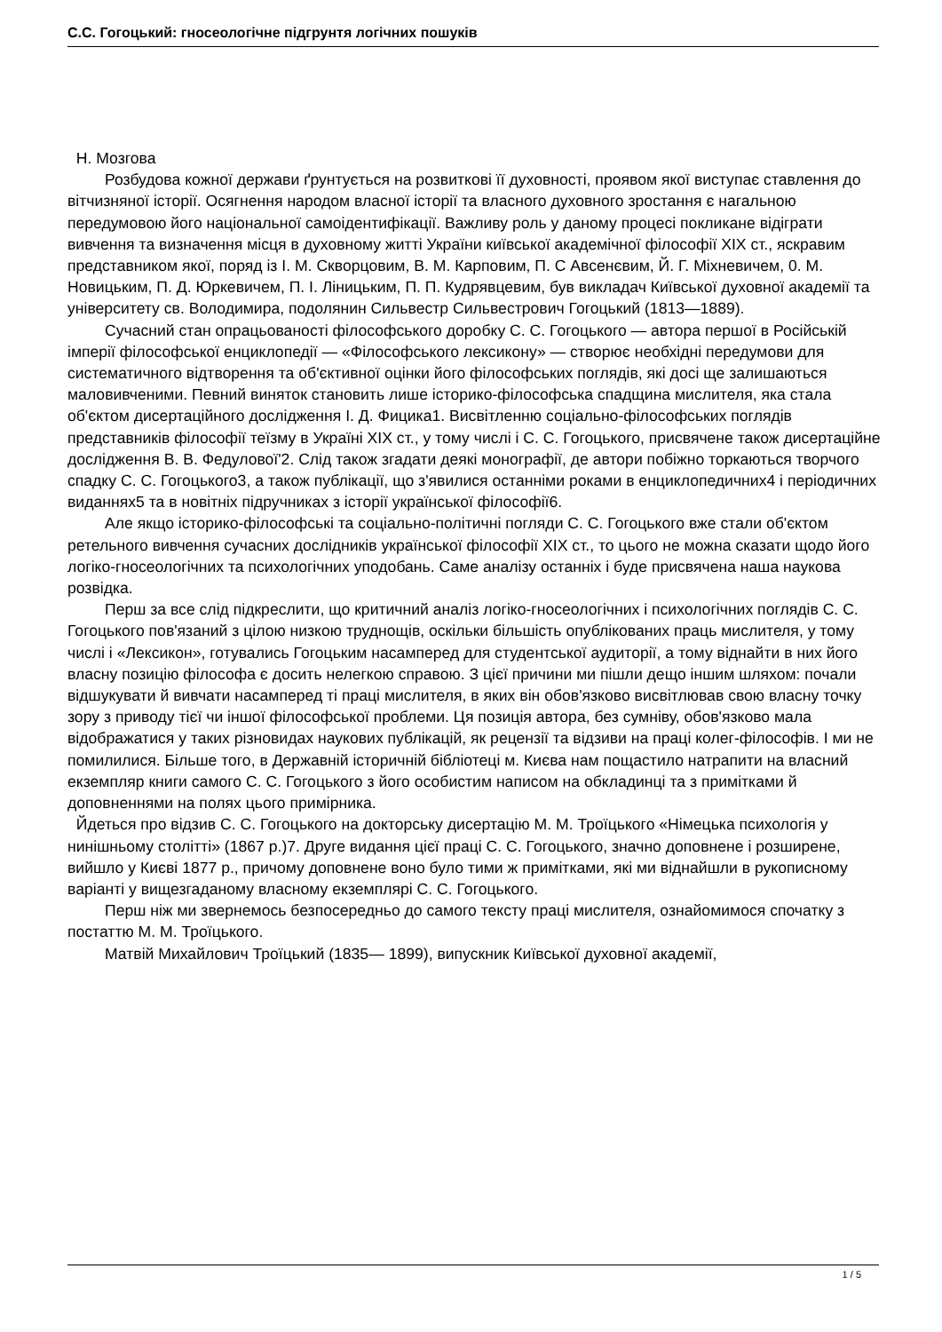С.С. Гогоцький: гносеологічне підгрунтя логічних пошуків
Н. Мозгова
Розбудова кожної держави ґрунтується на розвиткові її духовності, проявом якої виступає ставлення до вітчизняної історії. Осягнення народом власної історії та власного духовного зростання є нагальною передумовою його національної самоідентифікації. Важливу роль у даному процесі покликане відіграти вивчення та визначення місця в духовному житті України київської академічної філософії XIX ст., яскравим представником якої, поряд із І. М. Скворцовим, В. М. Карповим, П. С Авсенєвим, Й. Г. Міхневичем, 0. М. Новицьким, П. Д. Юркевичем, П. І. Ліницьким, П. П. Кудрявцевим, був викладач Київської духовної академії та університету св. Володимира, подолянин Сильвестр Сильвестрович Гогоцький (1813—1889).
Сучасний стан опрацьованості філософського доробку С. С. Гогоцького — автора першої в Російській імперії філософської енциклопедії — «Філософського лексикону» — створює необхідні передумови для систематичного відтворення та об'єктивної оцінки його філософських поглядів, які досі ще залишаються маловивченими. Певний виняток становить лише історико-філософська спадщина мислителя, яка стала об'єктом дисертаційного дослідження І. Д. Фицика1. Висвітленню соціально-філософських поглядів представників філософії теїзму в Україні XIX ст., у тому числі і С. С. Гогоцького, присвячене також дисертаційне дослідження В. В. Федулової'2. Слід також згадати деякі монографії, де автори побіжно торкаються творчого спадку С. С. Гогоцького3, а також публікації, що з'явилися останніми роками в енциклопедичних4 і періодичних виданнях5 та в новітніх підручниках з історії української філософії6.
Але якщо історико-філософські та соціально-політичні погляди С. С. Гогоцького вже стали об'єктом ретельного вивчення сучасних дослідників української філософії XIX ст., то цього не можна сказати щодо його логіко-гносеологічних та психологічних уподобань. Саме аналізу останніх і буде присвячена наша наукова розвідка.
Перш за все слід підкреслити, що критичний аналіз логіко-гносеологічних і психологічних поглядів С. С. Гогоцького пов'язаний з цілою низкою труднощів, оскільки більшість опублікованих праць мислителя, у тому числі і «Лексикон», готувались Гогоцьким насамперед для студентської аудиторії, а тому віднайти в них його власну позицію філософа є досить нелегкою справою. З цієї причини ми пішли дещо іншим шляхом: почали відшукувати й вивчати насамперед ті праці мислителя, в яких він обов'язково висвітлював свою власну точку зору з приводу тієї чи іншої філософської проблеми. Ця позиція автора, без сумніву, обов'язково мала відображатися у таких різновидах наукових публікацій, як рецензії та відзиви на праці колег-філософів. І ми не помилилися. Більше того, в Державній історичній бібліотеці м. Києва нам пощастило натрапити на власний екземпляр книги самого С. С. Гогоцького з його особистим написом на обкладинці та з примітками й доповненнями на полях цього примірника.
Йдеться про відзив С. С. Гогоцького на докторську дисертацію М. М. Троїцького «Німецька психологія у нинішньому столітті» (1867 р.)7. Друге видання цієї праці С. С. Гогоцького, значно доповнене і розширене, вийшло у Києві 1877 р., причому доповнене воно було тими ж примітками, які ми віднайшли в рукописному варіанті у вищезгаданому власному екземплярі С. С. Гогоцького.
Перш ніж ми звернемось безпосередньо до самого тексту праці мислителя, ознайомимося спочатку з постаттю М. М. Троїцького.
Матвій Михайлович Троїцький (1835— 1899), випускник Київської духовної академії,
1 / 5